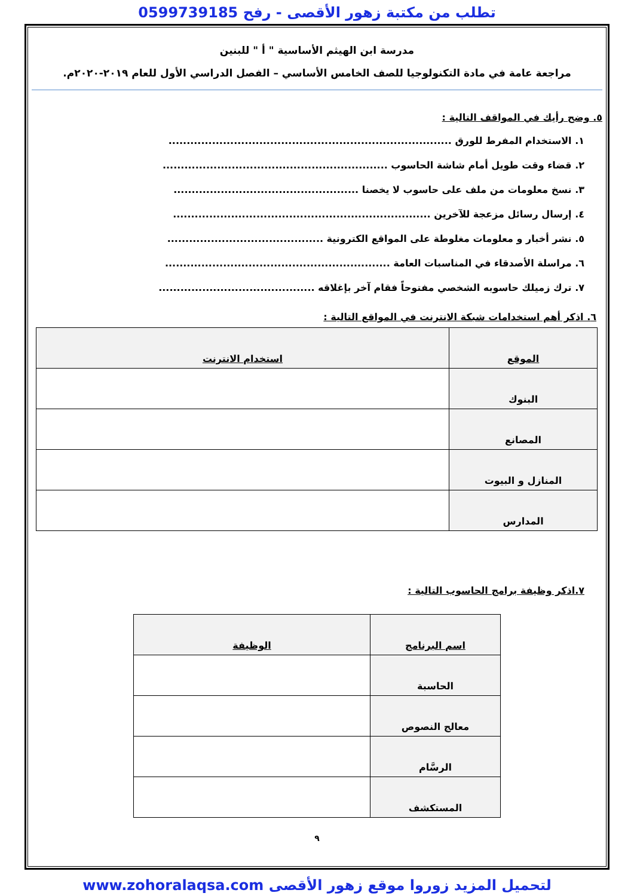تطلب من مكتبة زهور الأقصى - رفح 0599739185
مدرسة ابن الهيثم الأساسية " أ " للبنين
مراجعة عامة في مادة التكنولوجيا للصف الخامس الأساسي – الفصل الدراسي الأول للعام ٢٠١٩-٢٠٢٠م.
٥. وضح رأيك في المواقف التالية :
١. الاستخدام المفرط للورق ..............................................................................
٢. قضاء وقت طويل أمام شاشة الحاسوب ..............................................................
٣. نسخ معلومات من ملف على حاسوب لا يخصنا ...................................................
٤. إرسال رسائل مزعجة للآخرين .......................................................................
٥. نشر أخبار و معلومات مغلوطة على المواقع الكترونية ...........................................
٦. مراسلة الأصدقاء في المناسبات العامة ..............................................................
٧. ترك زميلك حاسوبه الشخصي مفتوحاً فقام آخر بإغلاقه ...........................................
٦. اذكر أهم استخدامات شبكة الانترنت في المواقع التالية :
| الموقع | استخدام الانترنت |
| --- | --- |
| البنوك | |
| المصانع | |
| المنازل و البيوت | |
| المدارس | |
٧.اذكر وظيفة برامج الحاسوب التالية :
| اسم البرنامج | الوظيفة |
| --- | --- |
| الحاسبة | |
| معالج النصوص | |
| الرسَّام | |
| المستكشف | |
٩
لتحميل المزيد زوروا موقع زهور الأقصى www.zohoralaqsa.com